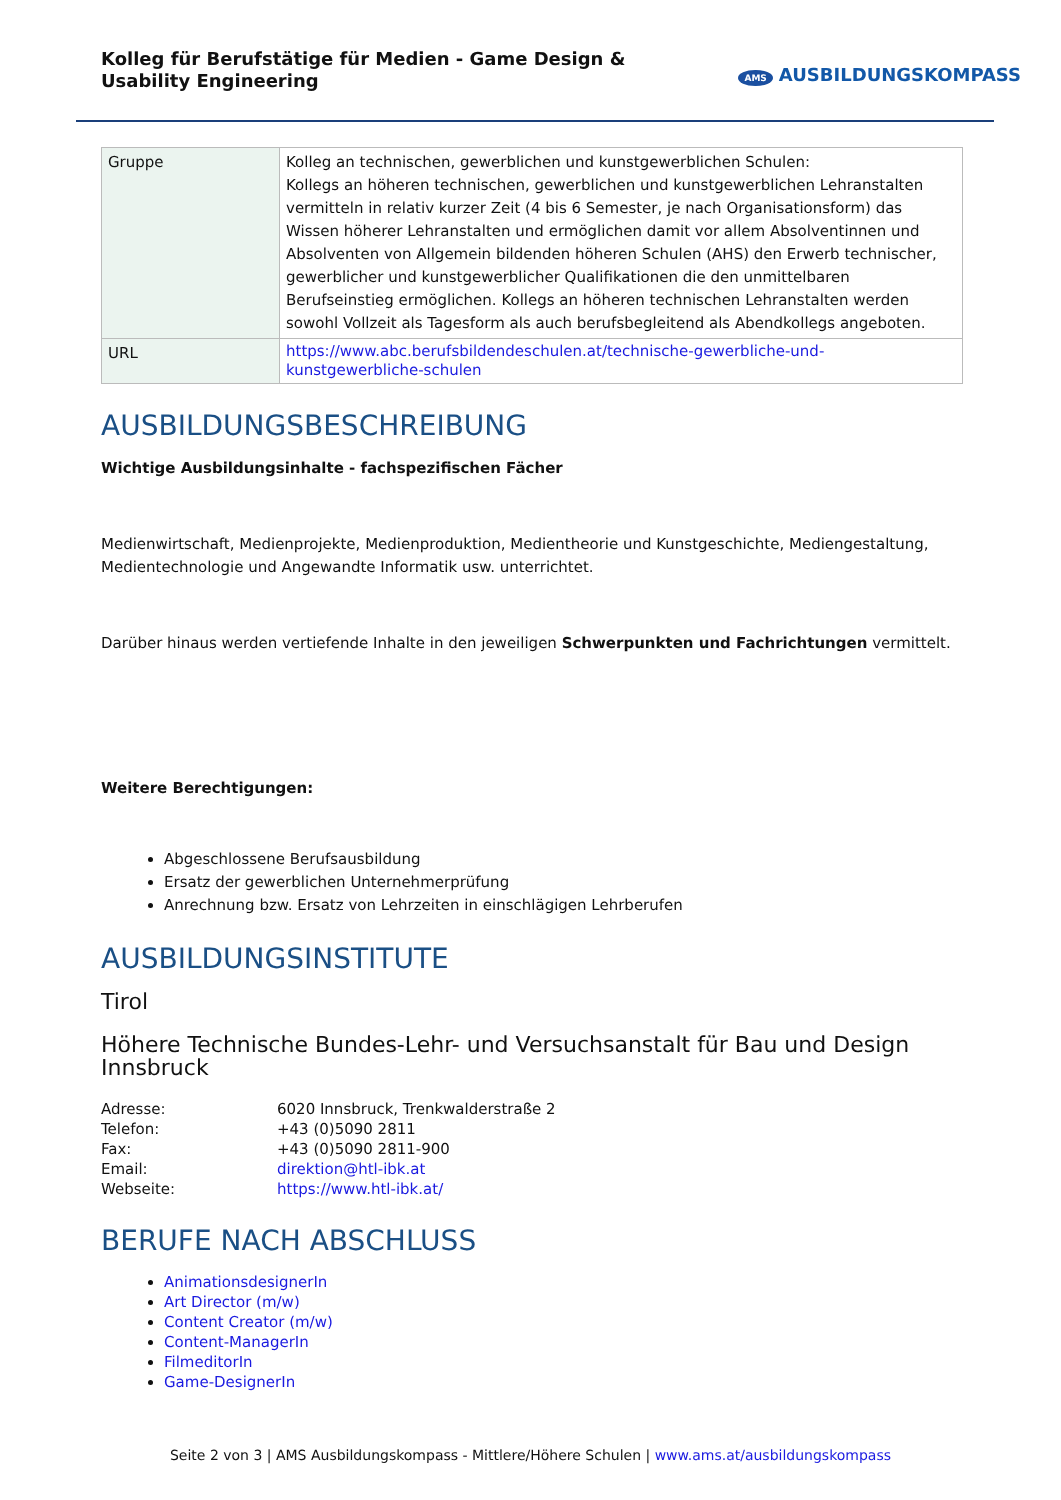Kolleg für Berufstätige für Medien - Game Design & Usability Engineering
AMS AUSBILDUNGSKOMPASS
| Gruppe | Kolleg an technischen, gewerblichen und kunstgewerblichen Schulen: Kollegs an höheren technischen, gewerblichen und kunstgewerblichen Lehranstalten vermitteln in relativ kurzer Zeit (4 bis 6 Semester, je nach Organisationsform) das Wissen höherer Lehranstalten und ermöglichen damit vor allem Absolventinnen und Absolventen von Allgemein bildenden höheren Schulen (AHS) den Erwerb technischer, gewerblicher und kunstgewerblicher Qualifikationen die den unmittelbaren Berufseinstieg ermöglichen. Kollegs an höheren technischen Lehranstalten werden sowohl Vollzeit als Tagesform als auch berufsbegleitend als Abendkollegs angeboten. |
| URL | https://www.abc.berufsbildendeschulen.at/technische-gewerbliche-und-kunstgewerbliche-schulen |
AUSBILDUNGSBESCHREIBUNG
Wichtige Ausbildungsinhalte - fachspezifischen Fächer
Medienwirtschaft, Medienprojekte, Medienproduktion, Medientheorie und Kunstgeschichte, Mediengestaltung, Medientechnologie und Angewandte Informatik usw. unterrichtet.
Darüber hinaus werden vertiefende Inhalte in den jeweiligen Schwerpunkten und Fachrichtungen vermittelt.
Weitere Berechtigungen:
Abgeschlossene Berufsausbildung
Ersatz der gewerblichen Unternehmerprüfung
Anrechnung bzw. Ersatz von Lehrzeiten in einschlägigen Lehrberufen
AUSBILDUNGSINSTITUTE
Tirol
Höhere Technische Bundes-Lehr- und Versuchsanstalt für Bau und Design Innsbruck
| Adresse: | 6020 Innsbruck, Trenkwalderstraße 2 |
| Telefon: | +43 (0)5090 2811 |
| Fax: | +43 (0)5090 2811-900 |
| Email: | direktion@htl-ibk.at |
| Webseite: | https://www.htl-ibk.at/ |
BERUFE NACH ABSCHLUSS
AnimationsdesignerIn
Art Director (m/w)
Content Creator (m/w)
Content-ManagerIn
FilmeditorIn
Game-DesignerIn
Seite 2 von 3 | AMS Ausbildungskompass - Mittlere/Höhere Schulen | www.ams.at/ausbildungskompass